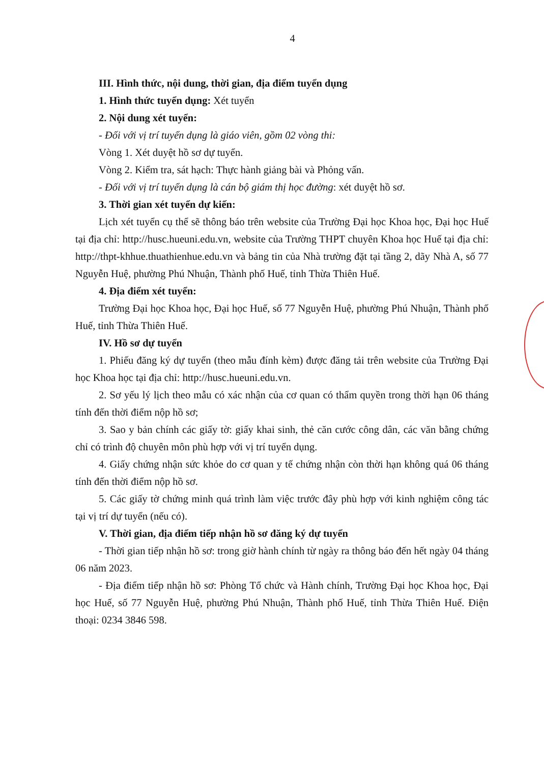4
III. Hình thức, nội dung, thời gian, địa điểm tuyển dụng
1. Hình thức tuyển dụng: Xét tuyển
2. Nội dung xét tuyển:
- Đối với vị trí tuyển dụng là giáo viên, gồm 02 vòng thi:
Vòng 1. Xét duyệt hồ sơ dự tuyển.
Vòng 2. Kiểm tra, sát hạch: Thực hành giảng bài và Phỏng vấn.
- Đối với vị trí tuyển dụng là cán bộ giám thị học đường: xét duyệt hồ sơ.
3. Thời gian xét tuyển dự kiến:
Lịch xét tuyển cụ thể sẽ thông báo trên website của Trường Đại học Khoa học, Đại học Huế tại địa chỉ: http://husc.hueuni.edu.vn, website của Trường THPT chuyên Khoa học Huế tại địa chỉ: http://thpt-khhue.thuathienhue.edu.vn và bảng tin của Nhà trường đặt tại tầng 2, dãy Nhà A, số 77 Nguyễn Huệ, phường Phú Nhuận, Thành phố Huế, tỉnh Thừa Thiên Huế.
4. Địa điểm xét tuyển:
Trường Đại học Khoa học, Đại học Huế, số 77 Nguyễn Huệ, phường Phú Nhuận, Thành phố Huế, tỉnh Thừa Thiên Huế.
IV. Hồ sơ dự tuyển
1. Phiếu đăng ký dự tuyển (theo mẫu đính kèm) được đăng tải trên website của Trường Đại học Khoa học tại địa chỉ: http://husc.hueuni.edu.vn.
2. Sơ yếu lý lịch theo mẫu có xác nhận của cơ quan có thẩm quyền trong thời hạn 06 tháng tính đến thời điểm nộp hồ sơ;
3. Sao y bản chính các giấy tờ: giấy khai sinh, thẻ căn cước công dân, các văn bằng chứng chỉ có trình độ chuyên môn phù hợp với vị trí tuyển dụng.
4. Giấy chứng nhận sức khỏe do cơ quan y tế chứng nhận còn thời hạn không quá 06 tháng tính đến thời điểm nộp hồ sơ.
5. Các giấy tờ chứng minh quá trình làm việc trước đây phù hợp với kinh nghiệm công tác tại vị trí dự tuyển (nếu có).
V. Thời gian, địa điểm tiếp nhận hồ sơ đăng ký dự tuyển
- Thời gian tiếp nhận hồ sơ: trong giờ hành chính từ ngày ra thông báo đến hết ngày 04 tháng 06 năm 2023.
- Địa điểm tiếp nhận hồ sơ: Phòng Tổ chức và Hành chính, Trường Đại học Khoa học, Đại học Huế, số 77 Nguyễn Huệ, phường Phú Nhuận, Thành phố Huế, tỉnh Thừa Thiên Huế. Điện thoại: 0234 3846 598.